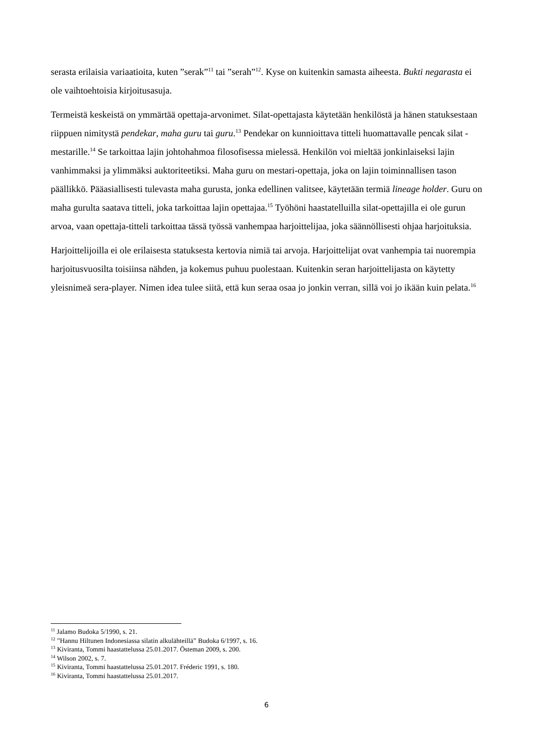serasta erilaisia variaatioita, kuten ”serak”<sup>11</sup> tai ”serah”<sup>12</sup>. Kyse on kuitenkin samasta aiheesta. Bukti negarasta ei ole vaihtoehtoisia kirjoitusasuja.
Termeistä keskeistä on ymmärtää opettaja-arvonimet. Silat-opettajasta käytetään henkilöstä ja hänen statuksestaan riippuen nimitystä pendekar, maha guru tai guru.<sup>13</sup> Pendekar on kunnioittava titteli huomattavalle pencak silat -mestarille.<sup>14</sup> Se tarkoittaa lajin johtohahmoa filosofisessa mielessä. Henkilön voi mieltää jonkinlaiseksi lajin vanhimmaksi ja ylimmäksi auktoriteetiksi. Maha guru on mestari-opettaja, joka on lajin toiminnallisen tason päällikkö. Pääasiallisesti tulevasta maha gurusta, jonka edellinen valitsee, käytetään termiä lineage holder. Guru on maha gurulta saatava titteli, joka tarkoittaa lajin opettajaa.<sup>15</sup> Työhöni haastatelluilla silat-opettajilla ei ole gurun arvoa, vaan opettaja-titteli tarkoittaa tässä työssä vanhempaa harjoittelijaa, joka säännöllisesti ohjaa harjoituksia.
Harjoittelijoilla ei ole erilaisesta statuksesta kertovia nimiä tai arvoja. Harjoittelijat ovat vanhempia tai nuorempia harjoitusvuosilta toisiinsa nähden, ja kokemus puhuu puolestaan. Kuitenkin seran harjoittelijasta on käytetty yleisnimeä sera-player. Nimen idea tulee siitä, että kun seraa osaa jo jonkin verran, sillä voi jo ikään kuin pelata.<sup>16</sup>
<sup>11</sup> Jalamo Budoka 5/1990, s. 21.
<sup>12</sup> ”Hannu Hiltunen Indonesiassa silatin alkulähteillä” Budoka 6/1997, s. 16.
<sup>13</sup> Kiviranta, Tommi haastattelussa 25.01.2017. Östeman 2009, s. 200.
<sup>14</sup> Wilson 2002, s. 7.
<sup>15</sup> Kiviranta, Tommi haastattelussa 25.01.2017. Fréderic 1991, s. 180.
<sup>16</sup> Kiviranta, Tommi haastattelussa 25.01.2017.
6